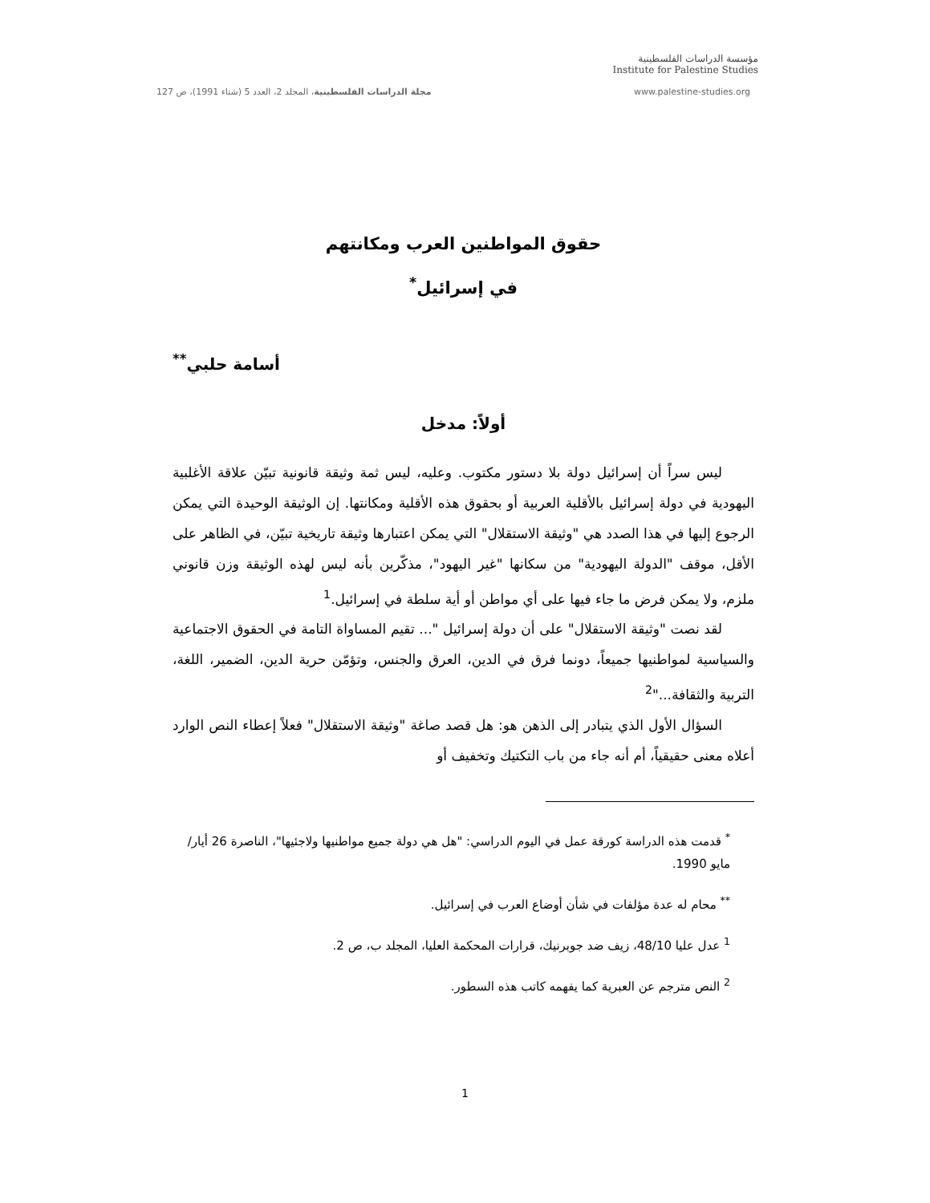مؤسسة الدراسات الفلسطينية
Institute for Palestine Studies
مجلة الدراسات الفلسطينية، المجلد 2، العدد 5 (شتاء 1991)، ص 127 www.palestine-studies.org
حقوق المواطنين العرب ومكانتهم
في إسرائيل<sup>*</sup>
أسامة حلبي<sup>**</sup>
أولاً: مدخل
ليس سراً أن إسرائيل دولة بلا دستور مكتوب. وعليه، ليس ثمة وثيقة قانونية تبيّن علاقة الأغلبية اليهودية في دولة إسرائيل بالأقلية العربية أو بحقوق هذه الأقلية ومكانتها. إن الوثيقة الوحيدة التي يمكن الرجوع إليها في هذا الصدد هي "وثيقة الاستقلال" التي يمكن اعتبارها وثيقة تاريخية تبيّن، في الظاهر على الأقل، موقف "الدولة اليهودية" من سكانها "غير اليهود"، مذكّرين بأنه ليس لهذه الوثيقة وزن قانوني ملزم، ولا يمكن فرض ما جاء فيها على أي مواطن أو أية سلطة في إسرائيل.<sup>1</sup>
لقد نصت "وثيقة الاستقلال" على أن دولة إسرائيل "... تقيم المساواة التامة في الحقوق الاجتماعية والسياسية لمواطنيها جميعاً، دونما فرق في الدين، العرق والجنس، وتؤمّن حرية الدين، الضمير، اللغة، التربية والثقافة..."<sup>2</sup>
السؤال الأول الذي يتبادر إلى الذهن هو: هل قصد صاغة "وثيقة الاستقلال" فعلاً إعطاء النص الوارد أعلاه معنى حقيقياً، أم أنه جاء من باب التكتيك وتخفيف أو
<sup>*</sup> قدمت هذه الدراسة كورقة عمل في اليوم الدراسي: "هل هي دولة جميع مواطنيها ولاجئيها"، الناصرة 26 أيار/مايو 1990.
<sup>**</sup> محام له عدة مؤلفات في شأن أوضاع العرب في إسرائيل.
<sup>1</sup> عدل عليا 48/10، زيف ضد جوبرنيك، قرارات المحكمة العليا، المجلد ب، ص 2.
<sup>2</sup> النص مترجم عن العبرية كما يفهمه كاتب هذه السطور.
1